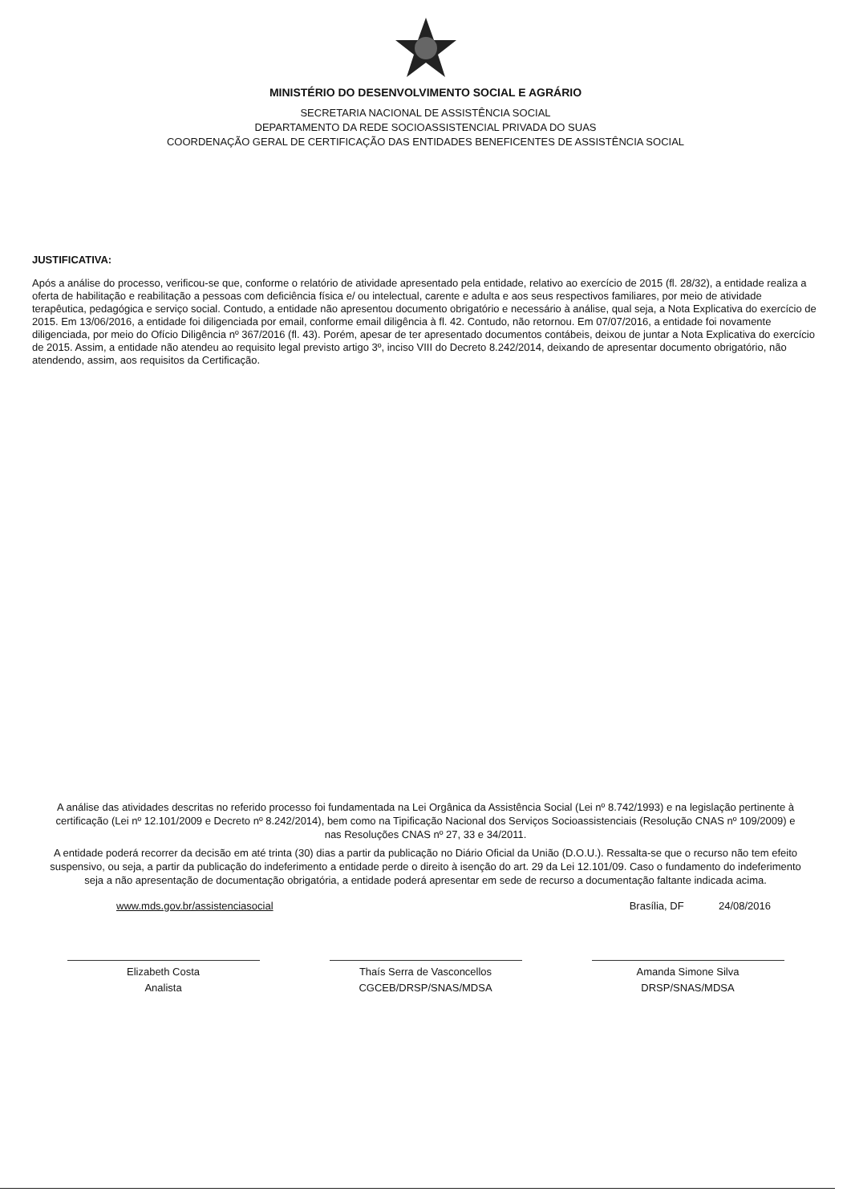MINISTÉRIO DO DESENVOLVIMENTO SOCIAL E AGRÁRIO
SECRETARIA NACIONAL DE ASSISTÊNCIA SOCIAL
DEPARTAMENTO DA REDE SOCIOASSISTENCIAL PRIVADA DO SUAS
COORDENAÇÃO GERAL DE CERTIFICAÇÃO DAS ENTIDADES BENEFICENTES DE ASSISTÊNCIA SOCIAL
JUSTIFICATIVA:
Após a análise do processo, verificou-se que, conforme o relatório de atividade apresentado pela entidade, relativo ao exercício de 2015 (fl. 28/32), a entidade realiza a oferta de habilitação e reabilitação a pessoas com deficiência física e/ ou intelectual, carente e adulta e aos seus respectivos familiares, por meio de atividade terapêutica, pedagógica e serviço social. Contudo, a entidade não apresentou documento obrigatório e necessário à análise, qual seja, a Nota Explicativa do exercício de 2015. Em 13/06/2016, a entidade foi diligenciada por email, conforme email diligência à fl. 42. Contudo, não retornou. Em 07/07/2016, a entidade foi novamente diligenciada, por meio do Ofício Diligência nº 367/2016 (fl. 43). Porém, apesar de ter apresentado documentos contábeis, deixou de juntar a Nota Explicativa do exercício de 2015. Assim, a entidade não atendeu ao requisito legal previsto artigo 3º, inciso VIII do Decreto 8.242/2014, deixando de apresentar documento obrigatório, não atendendo, assim, aos requisitos da Certificação.
A análise das atividades descritas no referido processo foi fundamentada na Lei Orgânica da Assistência Social (Lei nº 8.742/1993) e na legislação pertinente à certificação (Lei nº 12.101/2009 e Decreto nº 8.242/2014), bem como na Tipificação Nacional dos Serviços Socioassistenciais (Resolução CNAS nº 109/2009) e nas Resoluções CNAS nº 27, 33 e 34/2011.
A entidade poderá recorrer da decisão em até trinta (30) dias a partir da publicação no Diário Oficial da União (D.O.U.). Ressalta-se que o recurso não tem efeito suspensivo, ou seja, a partir da publicação do indeferimento a entidade perde o direito à isenção do art. 29 da Lei 12.101/09. Caso o fundamento do indeferimento seja a não apresentação de documentação obrigatória, a entidade poderá apresentar em sede de recurso a documentação faltante indicada acima.
www.mds.gov.br/assistenciasocial Brasília, DF 24/08/2016
Elizabeth Costa
Analista
Thaís Serra de Vasconcellos
CGCEB/DRSP/SNAS/MDSA
Amanda Simone Silva
DRSP/SNAS/MDSA